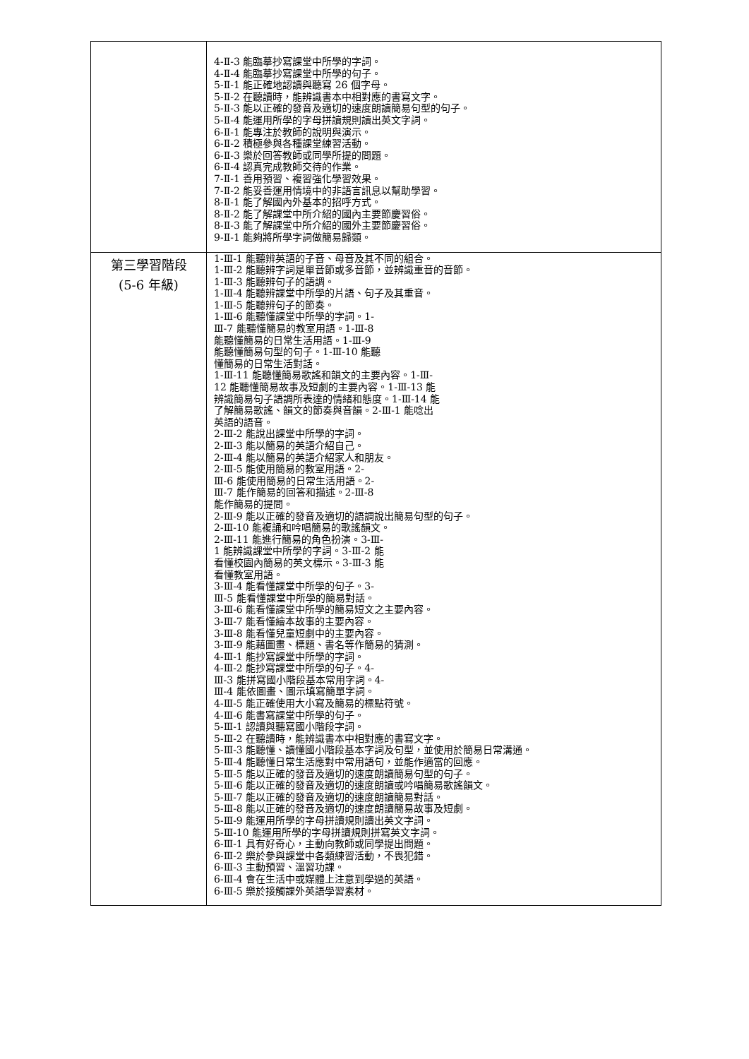| | 4-Ⅱ-3 能臨摹抄寫課堂中所學的字詞。 4-Ⅱ-4 能臨摹抄寫課堂中所學的句子。 5-Ⅱ-1 能正確地認讀與聽寫 26 個字母。 5-Ⅱ-2 在聽讀時，能辨識書本中相對應的書寫文字。 5-Ⅱ-3 能以正確的發音及適切的速度朗讀簡易句型的句子。 5-Ⅱ-4 能運用所學的字母拼讀規則讀出英文字詞。 6-Ⅱ-1 能專注於教師的說明與演示。 6-Ⅱ-2 積極參與各種課堂練習活動。 6-Ⅱ-3 樂於回答教師或同學所提的問題。 6-Ⅱ-4 認真完成教師交待的作業。 7-Ⅱ-1 善用預習、複習強化學習效果。 7-Ⅱ-2 能妥善運用情境中的非語言訊息以幫助學習。 8-Ⅱ-1 能了解國內外基本的招呼方式。 8-Ⅱ-2 能了解課堂中所介紹的國內主要節慶習俗。 8-Ⅱ-3 能了解課堂中所介紹的國外主要節慶習俗。 9-Ⅱ-1 能夠將所學字詞做簡易歸類。 |
| 第三學習階段 (5-6 年級) | 1-Ⅲ-1 能聽辨英語的子音、母音及其不同的組合。 1-Ⅲ-2 能聽辨字詞是單音節或多音節，並辨識重音的音節。 1-Ⅲ-3 能聽辨句子的語調。 1-Ⅲ-4 能聽辨課堂中所學的片語、句子及其重音。 1-Ⅲ-5 能聽辨句子的節奏。 1-Ⅲ-6 能聽懂課堂中所學的字詞。1- Ⅲ-7 能聽懂簡易的教室用語。1-Ⅲ-8 能聽懂簡易的日常生活用語。1-Ⅲ-9 能聽懂簡易句型的句子。1-Ⅲ-10 能聽 懂簡易的日常生活對話。 1-Ⅲ-11 能聽懂簡易歌謠和韻文的主要內容。1-Ⅲ- 12 能聽懂簡易故事及短劇的主要內容。1-Ⅲ-13 能 辨識簡易句子語調所表達的情緒和態度。1-Ⅲ-14 能 了解簡易歌謠、韻文的節奏與音韻。2-Ⅲ-1 能唸出 英語的語音。 2-Ⅲ-2 能說出課堂中所學的字詞。 2-Ⅲ-3 能以簡易的英語介紹自己。 2-Ⅲ-4 能以簡易的英語介紹家人和朋友。 2-Ⅲ-5 能使用簡易的教室用語。2- Ⅲ-6 能使用簡易的日常生活用語。2- Ⅲ-7 能作簡易的回答和描述。2-Ⅲ-8 能作簡易的提問。 2-Ⅲ-9 能以正確的發音及適切的語調說出簡易句型的句子。 2-Ⅲ-10 能複誦和吟唱簡易的歌謠韻文。 2-Ⅲ-11 能進行簡易的角色扮演。3-Ⅲ- 1 能辨識課堂中所學的字詞。3-Ⅲ-2 能 看懂校園內簡易的英文標示。3-Ⅲ-3 能 看懂教室用語。 3-Ⅲ-4 能看懂課堂中所學的句子。3- Ⅲ-5 能看懂課堂中所學的簡易對話。 3-Ⅲ-6 能看懂課堂中所學的簡易短文之主要內容。 3-Ⅲ-7 能看懂繪本故事的主要內容。 3-Ⅲ-8 能看懂兒童短劇中的主要內容。 3-Ⅲ-9 能藉圖畫、標題、書名等作簡易的猜測。 4-Ⅲ-1 能抄寫課堂中所學的字詞。 4-Ⅲ-2 能抄寫課堂中所學的句子。4- Ⅲ-3 能拼寫國小階段基本常用字詞。4- Ⅲ-4 能依圖畫、圖示填寫簡單字詞。 4-Ⅲ-5 能正確使用大小寫及簡易的標點符號。 4-Ⅲ-6 能書寫課堂中所學的句子。 5-Ⅲ-1 認讀與聽寫國小階段字詞。 5-Ⅲ-2 在聽讀時，能辨識書本中相對應的書寫文字。 5-Ⅲ-3 能聽懂、讀懂國小階段基本字詞及句型，並使用於簡易日常溝通。 5-Ⅲ-4 能聽懂日常生活應對中常用語句，並能作適當的回應。 5-Ⅲ-5 能以正確的發音及適切的速度朗讀簡易句型的句子。 5-Ⅲ-6 能以正確的發音及適切的速度朗讀或吟唱簡易歌謠韻文。 5-Ⅲ-7 能以正確的發音及適切的速度朗讀簡易對話。 5-Ⅲ-8 能以正確的發音及適切的速度朗讀簡易故事及短劇。 5-Ⅲ-9 能運用所學的字母拼讀規則讀出英文字詞。 5-Ⅲ-10 能運用所學的字母拼讀規則拼寫英文字詞。 6-Ⅲ-1 具有好奇心，主動向教師或同學提出問題。 6-Ⅲ-2 樂於參與課堂中各類練習活動，不畏犯錯。 6-Ⅲ-3 主動預習、溫習功課。 6-Ⅲ-4 會在生活中或媒體上注意到學過的英語。 6-Ⅲ-5 樂於接觸課外英語學習素材。 |